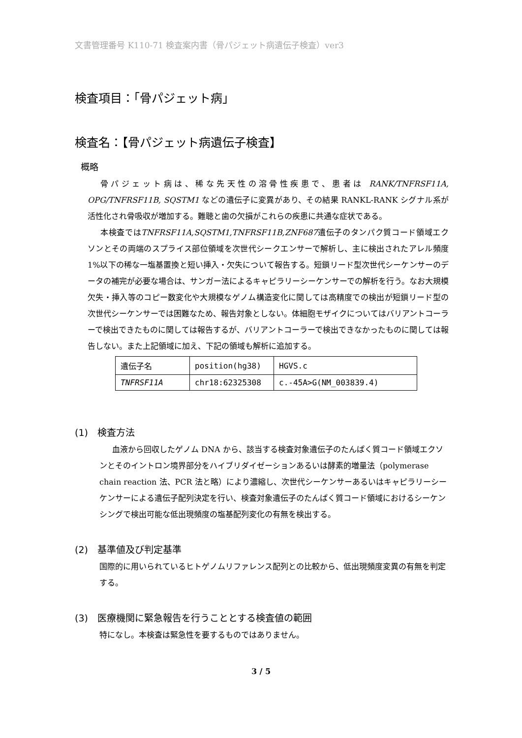文書管理番号 K110-71 検査案内書（骨パジェット病遺伝子検査）ver3
検査項目：「骨パジェット病」
検査名：【骨パジェット病遺伝子検査】
概略
骨パジェット病は、稀な先天性の溶骨性疾患で、患者は RANK/TNFRSF11A, OPG/TNFRSF11B, SQSTM1 などの遺伝子に変異があり、その結果 RANKL-RANK シグナル系が活性化され骨吸収が増加する。難聴と歯の欠損がこれらの疾患に共通な症状である。
本検査ではTNFRSF11A,SQSTM1,TNFRSF11B,ZNF687遺伝子のタンパク質コード領域エクソンとその両端のスプライス部位領域を次世代シークエンサーで解析し、主に検出されたアレル頻度 1%以下の稀な一塩基置換と短い挿入・欠失について報告する。短鎖リード型次世代シーケンサーのデータの補完が必要な場合は、サンガー法によるキャピラリーシーケンサーでの解析を行う。なお大規模欠失・挿入等のコピー数変化や大規模なゲノム構造変化に関しては高精度での検出が短鎖リード型の次世代シーケンサーでは困難なため、報告対象としない。体細胞モザイクについてはバリアントコーラーで検出できたものに関しては報告するが、バリアントコーラーで検出できなかったものに関しては報告しない。また上記領域に加え、下記の領域も解析に追加する。
| 遺伝子名 | position(hg38) | HGVS.c |
| TNFRSF11A | chr18:62325308 | c.-45A>G(NM_003839.4) |
(1)　検査方法
血液から回収したゲノム DNA から、該当する検査対象遺伝子のたんぱく質コード領域エクソンとそのイントロン境界部分をハイブリダイゼーションあるいは酵素的増量法（polymerase chain reaction 法、PCR 法と略）により濃縮し、次世代シーケンサーあるいはキャピラリーシーケンサーによる遺伝子配列決定を行い、検査対象遺伝子のたんぱく質コード領域におけるシーケンシングで検出可能な低出現頻度の塩基配列変化の有無を検出する。
(2)　基準値及び判定基準
国際的に用いられているヒトゲノムリファレンス配列との比較から、低出現頻度変異の有無を判定する。
(3)　医療機関に緊急報告を行うこととする検査値の範囲
特になし。本検査は緊急性を要するものではありません。
3 / 5